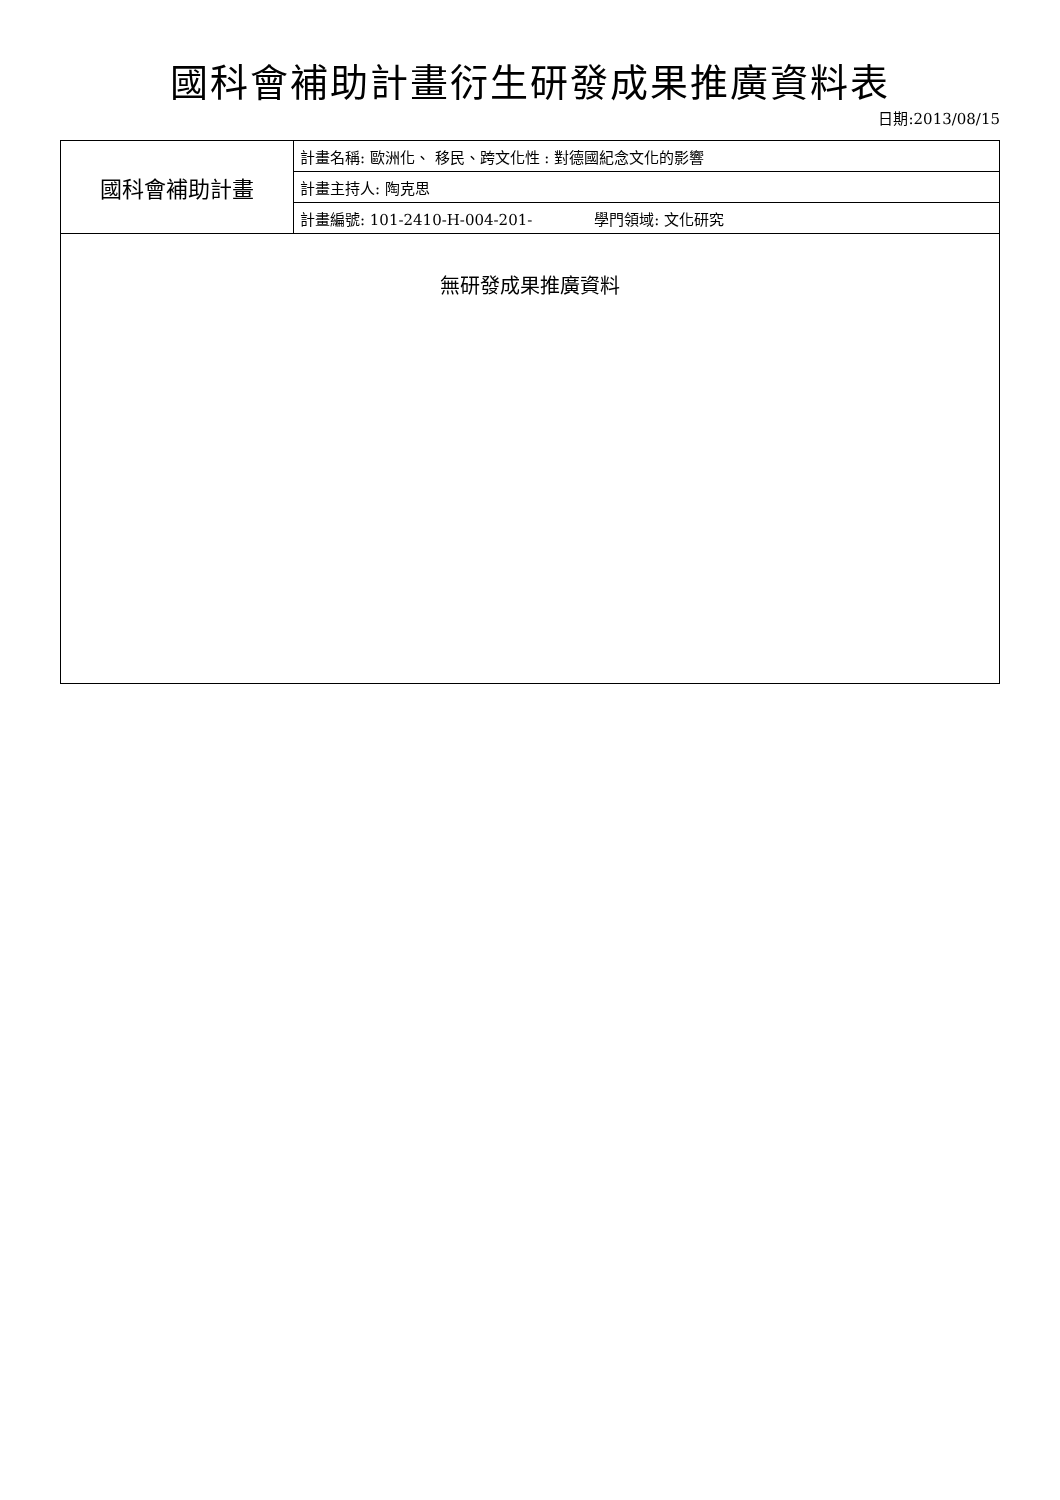國科會補助計畫衍生研發成果推廣資料表
日期:2013/08/15
| 國科會補助計畫 | 計畫名稱: 歐洲化、 移民、跨文化性 : 對德國紀念文化的影響 |
| | 計畫主持人: 陶克思 |
| | 計畫編號: 101-2410-H-004-201- 學門領域: 文化研究 |
| 無研發成果推廣資料 | |